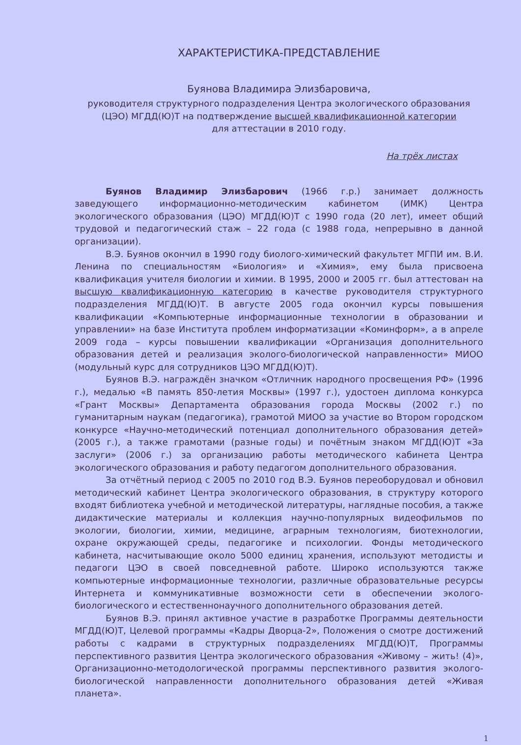ХАРАКТЕРИСТИКА-ПРЕДСТАВЛЕНИЕ
Буянова Владимира Элизбаровича,
руководителя структурного подразделения Центра экологического образования (ЦЭО) МГДД(Ю)Т на подтверждение высшей квалификационной категории
для аттестации в 2010 году.
На трёх листах
Буянов Владимир Элизбарович (1966 г.р.) занимает должность заведующего информационно-методическим кабинетом (ИМК) Центра экологического образования (ЦЭО) МГДД(Ю)Т с 1990 года (20 лет), имеет общий трудовой и педагогический стаж – 22 года (с 1988 года, непрерывно в данной организации).
В.Э. Буянов окончил в 1990 году биолого-химический факультет МГПИ им. В.И. Ленина по специальностям «Биология» и «Химия», ему была присвоена квалификация учителя биологии и химии. В 1995, 2000 и 2005 гг. был аттестован на высшую квалификационную категорию в качестве руководителя структурного подразделения МГДД(Ю)Т. В августе 2005 года окончил курсы повышения квалификации «Компьютерные информационные технологии в образовании и управлении» на базе Института проблем информатизации «Коминформ», а в апреле 2009 года – курсы повышении квалификации «Организация дополнительного образования детей и реализация эколого-биологической направленности» МИОО (модульный курс для сотрудников ЦЭО МГДД(Ю)Т).
Буянов В.Э. награждён значком «Отличник народного просвещения РФ» (1996 г.), медалью «В память 850-летия Москвы» (1997 г.), удостоен диплома конкурса «Грант Москвы» Департамента образования города Москвы (2002 г.) по гуманитарным наукам (педагогика), грамотой МИОО за участие во Втором городском конкурсе «Научно-методический потенциал дополнительного образования детей» (2005 г.), а также грамотами (разные годы) и почётным знаком МГДД(Ю)Т «За заслуги» (2006 г.) за организацию работы методического кабинета Центра экологического образования и работу педагогом дополнительного образования.
За отчётный период с 2005 по 2010 год В.Э. Буянов переоборудовал и обновил методический кабинет Центра экологического образования, в структуру которого входят библиотека учебной и методической литературы, наглядные пособия, а также дидактические материалы и коллекция научно-популярных видеофильмов по экологии, биологии, химии, медицине, аграрным технологиям, биотехнологии, охране окружающей среды, педагогике и психологии. Фонды методического кабинета, насчитывающие около 5000 единиц хранения, используют методисты и педагоги ЦЭО в своей повседневной работе. Широко используются также компьютерные информационные технологии, различные образовательные ресурсы Интернета и коммуникативные возможности сети в обеспечении эколого-биологического и естественнонаучного дополнительного образования детей.
Буянов В.Э. принял активное участие в разработке Программы деятельности МГДД(Ю)Т, Целевой программы «Кадры Дворца-2», Положения о смотре достижений работы с кадрами в структурных подразделениях МГДД(Ю)Т, Программы перспективного развития Центра экологического образования «Живому – жить! (4)», Организационно-методологической программы перспективного развития эколого-биологической направленности дополнительного образования детей «Живая планета».
1